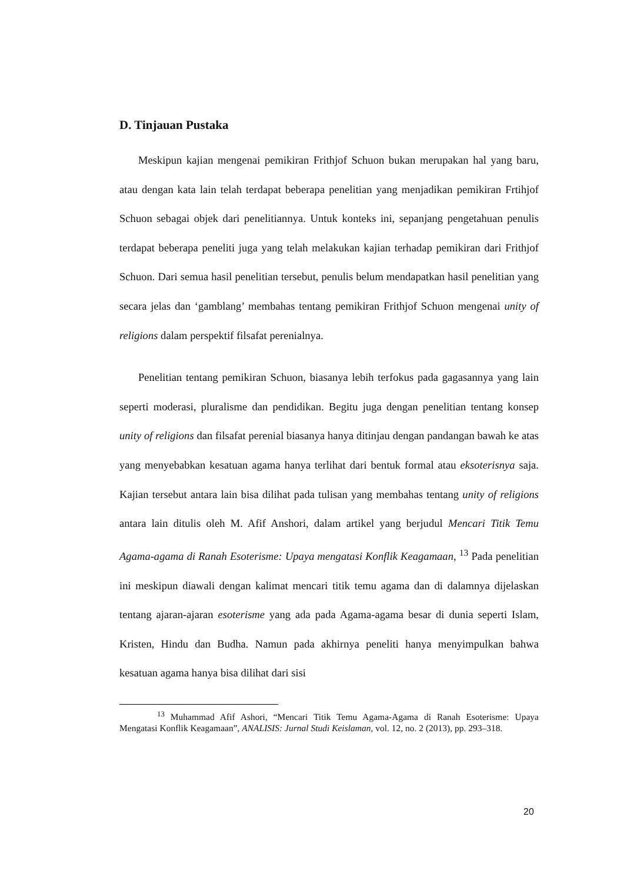D. Tinjauan Pustaka
Meskipun kajian mengenai pemikiran Frithjof Schuon bukan merupakan hal yang baru, atau dengan kata lain telah terdapat beberapa penelitian yang menjadikan pemikiran Frtihjof Schuon sebagai objek dari penelitiannya. Untuk konteks ini, sepanjang pengetahuan penulis terdapat beberapa peneliti juga yang telah melakukan kajian terhadap pemikiran dari Frithjof Schuon. Dari semua hasil penelitian tersebut, penulis belum mendapatkan hasil penelitian yang secara jelas dan ‘gamblang’ membahas tentang pemikiran Frithjof Schuon mengenai unity of religions dalam perspektif filsafat perenialnya.
Penelitian tentang pemikiran Schuon, biasanya lebih terfokus pada gagasannya yang lain seperti moderasi, pluralisme dan pendidikan. Begitu juga dengan penelitian tentang konsep unity of religions dan filsafat perenial biasanya hanya ditinjau dengan pandangan bawah ke atas yang menyebabkan kesatuan agama hanya terlihat dari bentuk formal atau eksoterisnya saja. Kajian tersebut antara lain bisa dilihat pada tulisan yang membahas tentang unity of religions antara lain ditulis oleh M. Afif Anshori, dalam artikel yang berjudul Mencari Titik Temu Agama-agama di Ranah Esoterisme: Upaya mengatasi Konflik Keagamaan, <sup>13</sup> Pada penelitian ini meskipun diawali dengan kalimat mencari titik temu agama dan di dalamnya dijelaskan tentang ajaran-ajaran esoterisme yang ada pada Agama-agama besar di dunia seperti Islam, Kristen, Hindu dan Budha. Namun pada akhirnya peneliti hanya menyimpulkan bahwa kesatuan agama hanya bisa dilihat dari sisi
<sup>13</sup> Muhammad Afif Ashori, “Mencari Titik Temu Agama-Agama di Ranah Esoterisme: Upaya Mengatasi Konflik Keagamaan”, ANALISIS: Jurnal Studi Keislaman, vol. 12, no. 2 (2013), pp. 293–318.
20